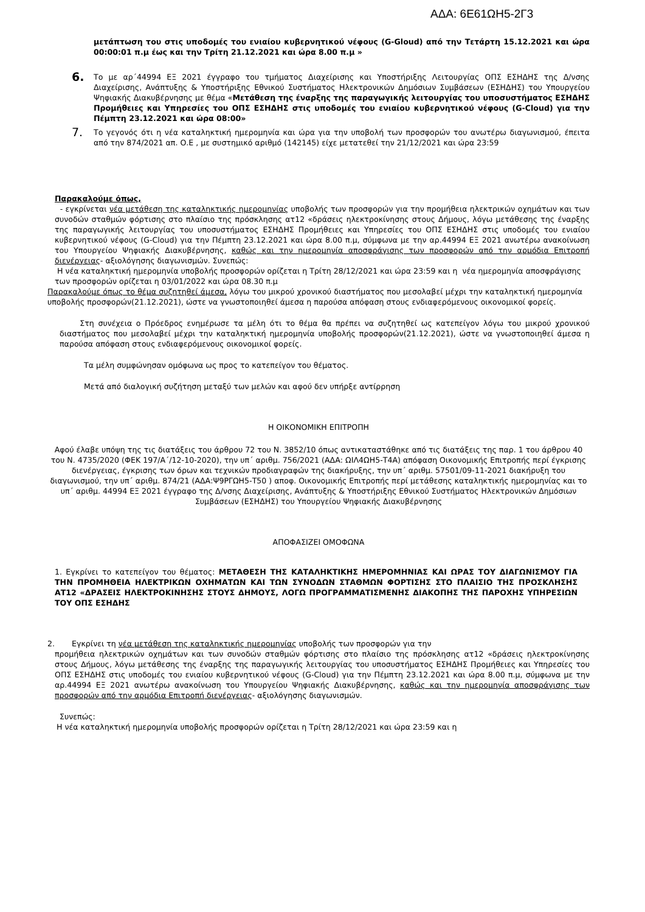ΑΔΑ: 6Ε61ΩΗ5-2Γ3
μετάπτωση του στις υποδομές του ενιαίου κυβερνητικού νέφους (G-Gloud) από την Τετάρτη 15.12.2021 και ώρα 00:00:01 π.μ έως και την Τρίτη 21.12.2021 και ώρα 8.00 π.μ »
6.
Το με αρ΄44994 ΕΞ 2021 έγγραφο του τμήματος Διαχείρισης και Υποστήριξης Λειτουργίας ΟΠΣ ΕΣΗΔΗΣ της Δ/νσης Διαχείρισης, Ανάπτυξης & Υποστήριξης Εθνικού Συστήματος Ηλεκτρονικών Δημόσιων Συμβάσεων (ΕΣΗΔΗΣ) του Υπουργείου Ψηφιακής Διακυβέρνησης με θέμα «Μετάθεση της έναρξης της παραγωγικής λειτουργίας του υποσυστήματος ΕΣΗΔΗΣ Προμήθειες και Υπηρεσίες του ΟΠΣ ΕΣΗΔΗΣ στις υποδομές του ενιαίου κυβερνητικού νέφους (G-Cloud) για την Πέμπτη 23.12.2021 και ώρα 08:00»
7.
Το γεγονός ότι η νέα καταληκτική ημερομηνία και ώρα για την υποβολή των προσφορών του ανωτέρω διαγωνισμού, έπειτα από την 874/2021 απ. Ο.Ε , με συστημικό αριθμό (142145) είχε μετατεθεί την 21/12/2021 και ώρα 23:59
Παρακαλούμε όπως,
- εγκρίνεται νέα μετάθεση της καταληκτικής ημερομηνίας υποβολής των προσφορών για την προμήθεια ηλεκτρικών οχημάτων και των συνοδών σταθμών φόρτισης στο πλαίσιο της πρόσκλησης ατ12 «δράσεις ηλεκτροκίνησης στους Δήμους, λόγω μετάθεσης της έναρξης της παραγωγικής λειτουργίας του υποσυστήματος ΕΣΗΔΗΣ Προμήθειες και Υπηρεσίες του ΟΠΣ ΕΣΗΔΗΣ στις υποδομές του ενιαίου κυβερνητικού νέφους (G-Cloud) για την Πέμπτη 23.12.2021 και ώρα 8.00 π.μ, σύμφωνα με την αρ.44994 ΕΞ 2021 ανωτέρω ανακοίνωση του Υπουργείου Ψηφιακής Διακυβέρνησης, καθώς και την ημερομηνία αποσφράγισης των προσφορών από την αρμόδια Επιτροπή διενέργειας- αξιολόγησης διαγωνισμών. Συνεπώς:
Η νέα καταληκτική ημερομηνία υποβολής προσφορών ορίζεται η Τρίτη 28/12/2021 και ώρα 23:59 και η νέα ημερομηνία αποσφράγισης των προσφορών ορίζεται η 03/01/2022 και ώρα 08.30 π.μ
Παρακαλούμε όπως το θέμα συζητηθεί άμεσα, λόγω του μικρού χρονικού διαστήματος που μεσολαβεί μέχρι την καταληκτική ημερομηνία υποβολής προσφορών(21.12.2021), ώστε να γνωστοποιηθεί άμεσα η παρούσα απόφαση στους ενδιαφερόμενους οικονομικοί φορείς.
Στη συνέχεια ο Πρόεδρος ενημέρωσε τα μέλη ότι το θέμα θα πρέπει να συζητηθεί ως κατεπείγον λόγω του μικρού χρονικού διαστήματος που μεσολαβεί μέχρι την καταληκτική ημερομηνία υποβολής προσφορών(21.12.2021), ώστε να γνωστοποιηθεί άμεσα η παρούσα απόφαση στους ενδιαφερόμενους οικονομικοί φορείς.
Τα μέλη συμφώνησαν ομόφωνα ως προς το κατεπείγον του θέματος.
Μετά από διαλογική συζήτηση μεταξύ των μελών και αφού δεν υπήρξε αντίρρηση
Η ΟΙΚΟΝΟΜΙΚΗ ΕΠΙΤΡΟΠΗ
Αφού έλαβε υπόψη της τις διατάξεις του άρθρου 72 του Ν. 3852/10 όπως αντικαταστάθηκε από τις διατάξεις της παρ. 1 του άρθρου 40 του Ν. 4735/2020 (ΦΕΚ 197/Α΄/12-10-2020), την υπ΄ αριθμ. 756/2021 (ΑΔΑ: ΩΙΛ4ΩΗ5-Τ4Α) απόφαση Οικονομικής Επιτροπής περί έγκρισης διενέργειας, έγκρισης των όρων και τεχνικών προδιαγραφών της διακήρυξης, την υπ΄ αριθμ. 57501/09-11-2021 διακήρυξη του διαγωνισμού, την υπ΄ αριθμ. 874/21 (ΑΔΑ:Ψ9ΡΓΩΗ5-Τ50 ) αποφ. Οικονομικής Επιτροπής περί μετάθεσης καταληκτικής ημερομηνίας και το υπ΄ αριθμ. 44994 ΕΞ 2021 έγγραφο της Δ/νσης Διαχείρισης, Ανάπτυξης & Υποστήριξης Εθνικού Συστήματος Ηλεκτρονικών Δημόσιων Συμβάσεων (ΕΣΗΔΗΣ) του Υπουργείου Ψηφιακής Διακυβέρνησης
ΑΠΟΦΑΣΙΖΕΙ ΟΜΟΦΩΝΑ
1. Εγκρίνει το κατεπείγον του θέματος: ΜΕΤΑΘΕΣΗ ΤΗΣ ΚΑΤΑΛΗΚΤΙΚΗΣ ΗΜΕΡΟΜΗΝΙΑΣ ΚΑΙ ΩΡΑΣ ΤΟΥ ΔΙΑΓΩΝΙΣΜΟΥ ΓΙΑ ΤΗΝ ΠΡΟΜΗΘΕΙΑ ΗΛΕΚΤΡΙΚΩΝ ΟΧΗΜΑΤΩΝ ΚΑΙ ΤΩΝ ΣΥΝΟΔΩΝ ΣΤΑΘΜΩΝ ΦΟΡΤΙΣΗΣ ΣΤΟ ΠΛΑΙΣΙΟ ΤΗΣ ΠΡΟΣΚΛΗΣΗΣ ΑΤ12 «ΔΡΑΣΕΙΣ ΗΛΕΚΤΡΟΚΙΝΗΣΗΣ ΣΤΟΥΣ ΔΗΜΟΥΣ, ΛΟΓΩ ΠΡΟΓΡΑΜΜΑΤΙΣΜΕΝΗΣ ΔΙΑΚΟΠΗΣ ΤΗΣ ΠΑΡΟΧΗΣ ΥΠΗΡΕΣΙΩΝ ΤΟΥ ΟΠΣ ΕΣΗΔΗΣ
2. Εγκρίνει τη νέα μετάθεση της καταληκτικής ημερομηνίας υποβολής των προσφορών για την
προμήθεια ηλεκτρικών οχημάτων και των συνοδών σταθμών φόρτισης στο πλαίσιο της πρόσκλησης ατ12 «δράσεις ηλεκτροκίνησης στους Δήμους, λόγω μετάθεσης της έναρξης της παραγωγικής λειτουργίας του υποσυστήματος ΕΣΗΔΗΣ Προμήθειες και Υπηρεσίες του ΟΠΣ ΕΣΗΔΗΣ στις υποδομές του ενιαίου κυβερνητικού νέφους (G-Cloud) για την Πέμπτη 23.12.2021 και ώρα 8.00 π.μ, σύμφωνα με την αρ.44994 ΕΞ 2021 ανωτέρω ανακοίνωση του Υπουργείου Ψηφιακής Διακυβέρνησης, καθώς και την ημερομηνία αποσφράγισης των προσφορών από την αρμόδια Επιτροπή διενέργειας- αξιολόγησης διαγωνισμών.
Συνεπώς:
Η νέα καταληκτική ημερομηνία υποβολής προσφορών ορίζεται η Τρίτη 28/12/2021 και ώρα 23:59 και η